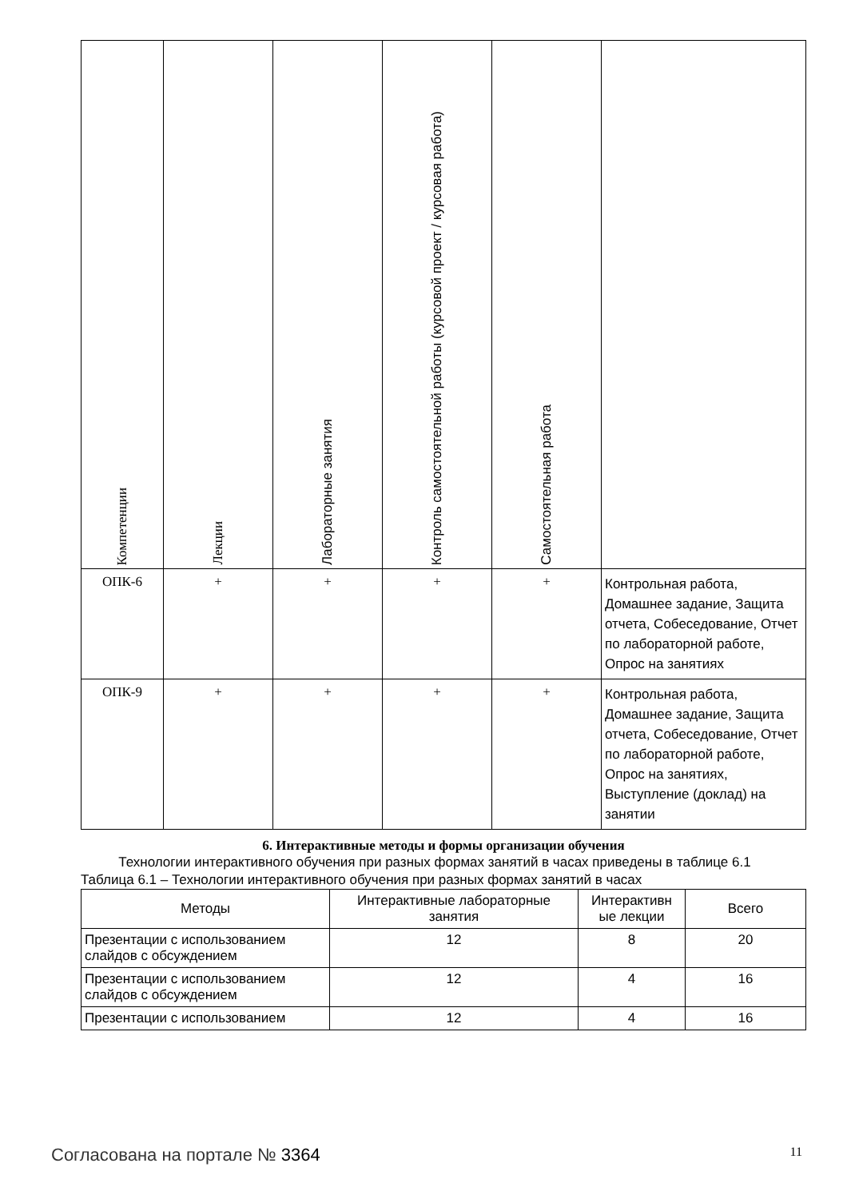| Компетенции | Лекции | Лабораторные занятия | Контроль самостоятельной работы (курсовой проект / курсовая работа) | Самостоятельная работа | |
| --- | --- | --- | --- | --- | --- |
| ОПК-6 | + | + | + | + | Контрольная работа, Домашнее задание, Защита отчета, Собеседование, Отчет по лабораторной работе, Опрос на занятиях |
| ОПК-9 | + | + | + | + | Контрольная работа, Домашнее задание, Защита отчета, Собеседование, Отчет по лабораторной работе, Опрос на занятиях, Выступление (доклад) на занятии |
6. Интерактивные методы и формы организации обучения
Технологии интерактивного обучения при разных формах занятий в часах приведены в таблице 6.1
Таблица 6.1 – Технологии интерактивного обучения при разных формах занятий в часах
| Методы | Интерактивные лабораторные занятия | Интерактивн ые лекции | Всего |
| --- | --- | --- | --- |
| Презентации с использованием слайдов с обсуждением | 12 | 8 | 20 |
| Презентации с использованием слайдов с обсуждением | 12 | 4 | 16 |
| Презентации с использованием | 12 | 4 | 16 |
Согласована на портале № 3364 11